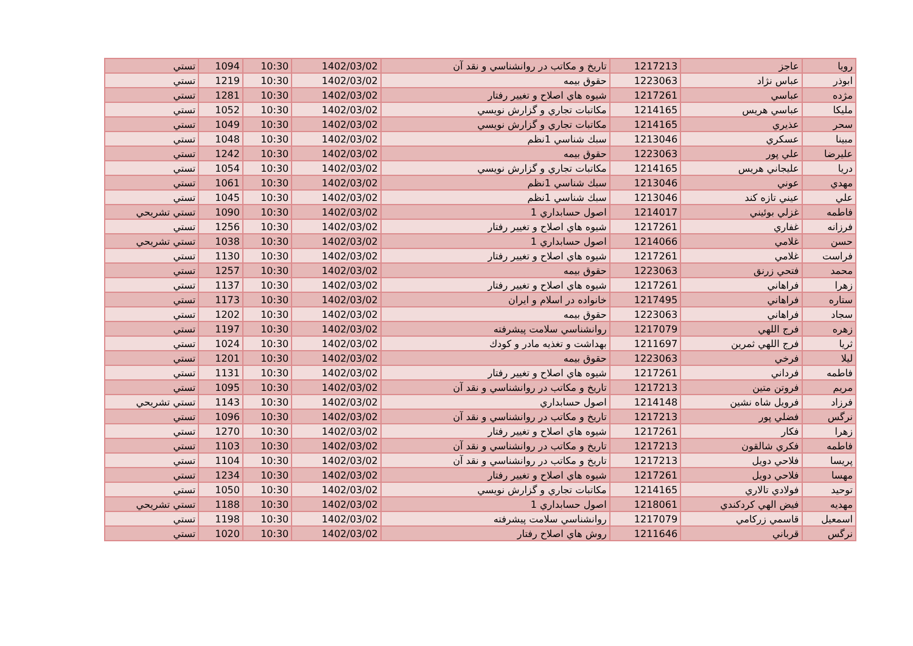| رويا | عاجز | 1217213 | تاريخ و مكاتب در روانشناسي و نقد آن | 1402/03/02 | 10:30 | 1094 | تستي |
| ابوذر | عباس نژاد | 1223063 | حقوق بيمه | 1402/03/02 | 10:30 | 1219 | تستي |
| مژده | عباسي | 1217261 | شيوه هاي اصلاح و تغيير رفتار | 1402/03/02 | 10:30 | 1281 | تستي |
| مليكا | عباسي هريس | 1214165 | مكاتبات تجاري و گزارش نويسي | 1402/03/02 | 10:30 | 1052 | تستي |
| سحر | عذيري | 1214165 | مكاتبات تجاري و گزارش نويسي | 1402/03/02 | 10:30 | 1049 | تستي |
| مبينا | عسكري | 1213046 | سبك شناسي 1نظم | 1402/03/02 | 10:30 | 1048 | تستي |
| عليرضا | علي پور | 1223063 | حقوق بيمه | 1402/03/02 | 10:30 | 1242 | تستي |
| دريا | عليجاني هريس | 1214165 | مكاتبات تجاري و گزارش نويسي | 1402/03/02 | 10:30 | 1054 | تستي |
| مهدي | عوني | 1213046 | سبك شناسي 1نظم | 1402/03/02 | 10:30 | 1061 | تستي |
| علي | عيني تازه كند | 1213046 | سبك شناسي 1نظم | 1402/03/02 | 10:30 | 1045 | تستي |
| فاطمه | غزلي بوئيني | 1214017 | اصول حسابداري 1 | 1402/03/02 | 10:30 | 1090 | تستي تشريحي |
| فرزانه | غفاري | 1217261 | شيوه هاي اصلاح و تغيير رفتار | 1402/03/02 | 10:30 | 1256 | تستي |
| حسن | غلامي | 1214066 | اصول حسابداري 1 | 1402/03/02 | 10:30 | 1038 | تستي تشريحي |
| فراست | غلامي | 1217261 | شيوه هاي اصلاح و تغيير رفتار | 1402/03/02 | 10:30 | 1130 | تستي |
| محمد | فتحي زرنق | 1223063 | حقوق بيمه | 1402/03/02 | 10:30 | 1257 | تستي |
| زهرا | فراهاني | 1217261 | شيوه هاي اصلاح و تغيير رفتار | 1402/03/02 | 10:30 | 1137 | تستي |
| ستاره | فراهاني | 1217495 | خانواده در اسلام و ايران | 1402/03/02 | 10:30 | 1173 | تستي |
| سجاد | فراهاني | 1223063 | حقوق بيمه | 1402/03/02 | 10:30 | 1202 | تستي |
| زهره | فرج اللهي | 1217079 | روانشناسي سلامت پيشرفته | 1402/03/02 | 10:30 | 1197 | تستي |
| ثريا | فرج اللهي ثمرين | 1211697 | بهداشت و تغذيه مادر و كودك | 1402/03/02 | 10:30 | 1024 | تستي |
| ليلا | فرخي | 1223063 | حقوق بيمه | 1402/03/02 | 10:30 | 1201 | تستي |
| فاطمه | فرداني | 1217261 | شيوه هاي اصلاح و تغيير رفتار | 1402/03/02 | 10:30 | 1131 | تستي |
| مريم | فروتن متين | 1217213 | تاريخ و مكاتب در روانشناسي و نقد آن | 1402/03/02 | 10:30 | 1095 | تستي |
| فرزاد | فرويل شاه نشين | 1214148 | اصول حسابداري | 1402/03/02 | 10:30 | 1143 | تستي تشريحي |
| نرگس | فضلي پور | 1217213 | تاريخ و مكاتب در روانشناسي و نقد آن | 1402/03/02 | 10:30 | 1096 | تستي |
| زهرا | فكار | 1217261 | شيوه هاي اصلاح و تغيير رفتار | 1402/03/02 | 10:30 | 1270 | تستي |
| فاطمه | فكري شالقون | 1217213 | تاريخ و مكاتب در روانشناسي و نقد آن | 1402/03/02 | 10:30 | 1103 | تستي |
| پريسا | فلاحي دويل | 1217213 | تاريخ و مكاتب در روانشناسي و نقد آن | 1402/03/02 | 10:30 | 1104 | تستي |
| مهسا | فلاحي دويل | 1217261 | شيوه هاي اصلاح و تغيير رفتار | 1402/03/02 | 10:30 | 1234 | تستي |
| توحيد | فولادي تالاري | 1214165 | مكاتبات تجاري و گزارش نويسي | 1402/03/02 | 10:30 | 1050 | تستي |
| مهديه | فيض الهي كردكندي | 1218061 | اصول حسابداري 1 | 1402/03/02 | 10:30 | 1188 | تستي تشريحي |
| اسمعيل | قاسمي زركامي | 1217079 | روانشناسي سلامت پيشرفته | 1402/03/02 | 10:30 | 1198 | تستي |
| نرگس | قرباني | 1211646 | روش هاي اصلاح رفتار | 1402/03/02 | 10:30 | 1020 | تستي |